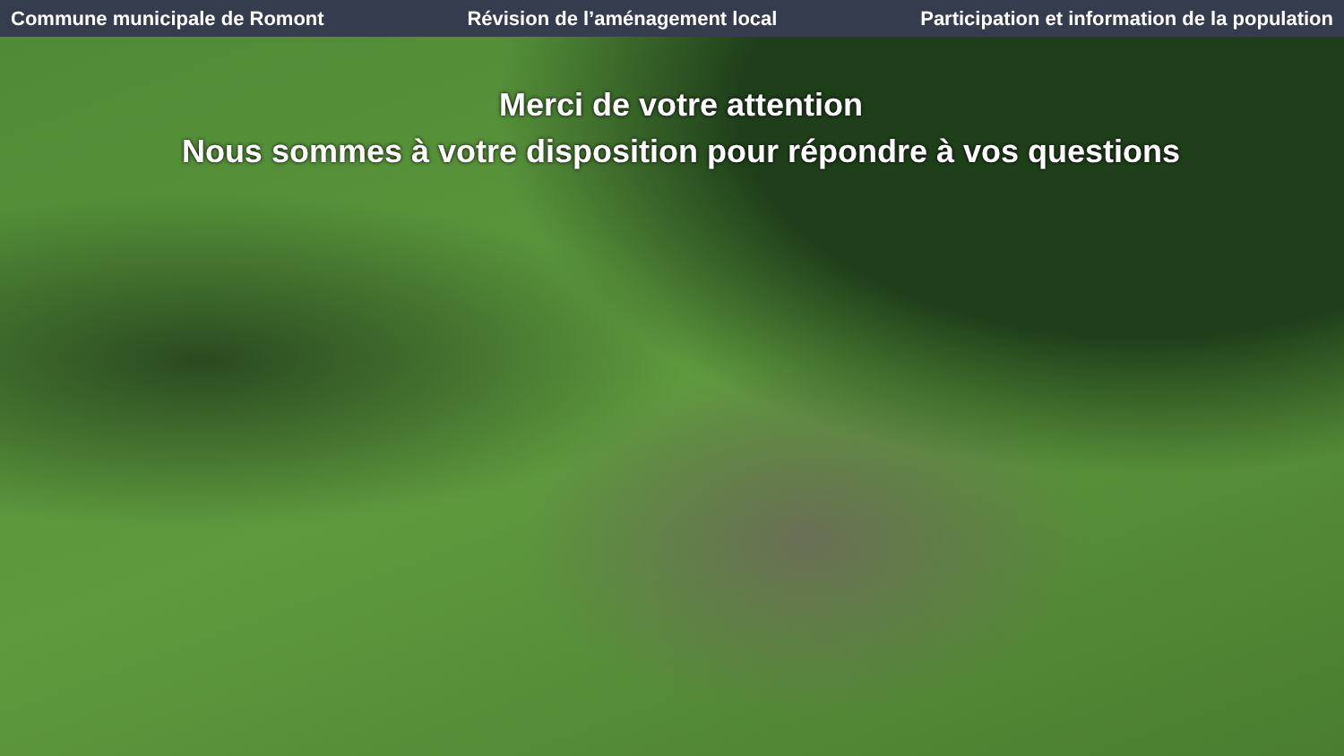Commune municipale de Romont Révision de l’aménagement local Participation et information de la population
Merci de votre attention
Nous sommes à votre disposition pour répondre à vos questions